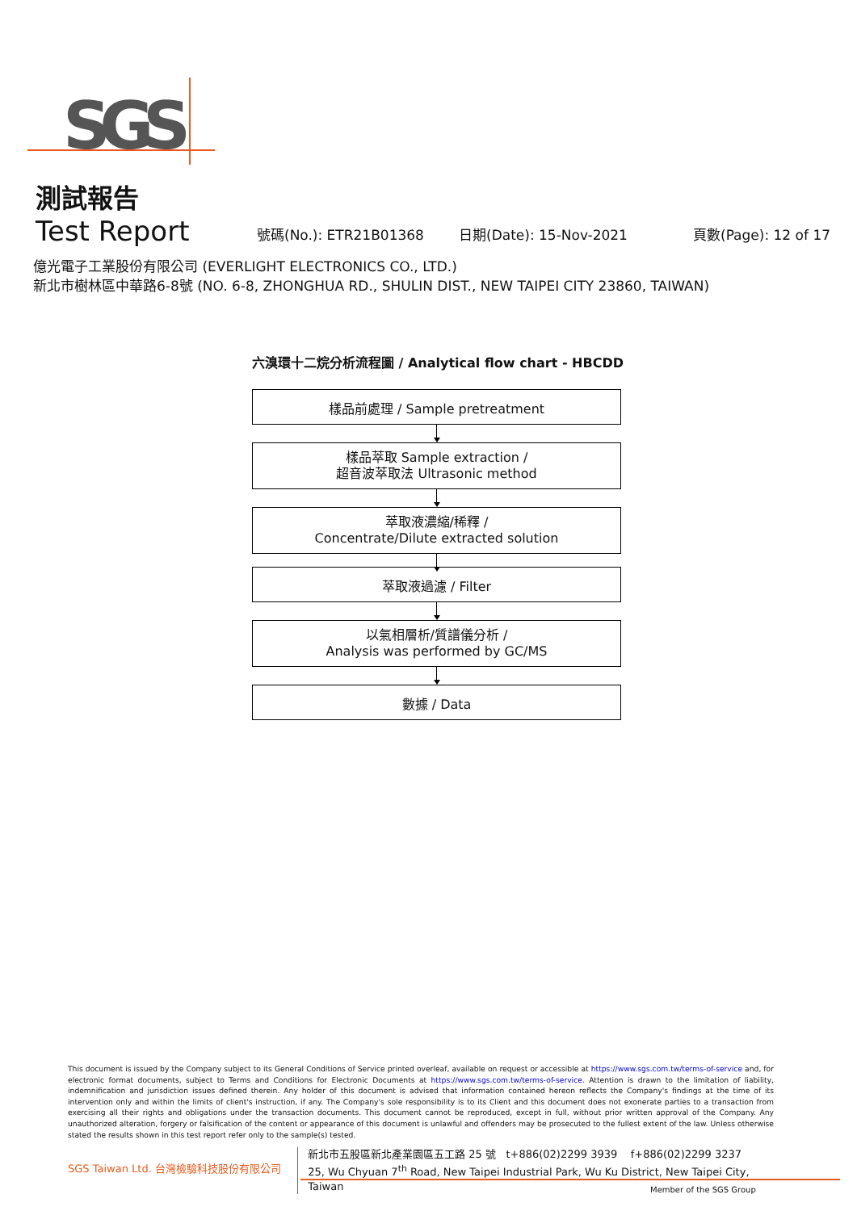SGS
測試報告
Test Report
號碼(No.): ETR21B01368
日期(Date): 15-Nov-2021
頁數(Page): 12 of 17
億光電子工業股份有限公司 (EVERLIGHT ELECTRONICS CO., LTD.)
新北市樹林區中華路6-8號 (NO. 6-8, ZHONGHUA RD., SHULIN DIST., NEW TAIPEI CITY 23860, TAIWAN)
六溴環十二烷分析流程圖 / Analytical flow chart - HBCDD
樣品前處理 / Sample pretreatment
樣品萃取 Sample extraction /
超音波萃取法 Ultrasonic method
萃取液濃縮/稀釋 /
Concentrate/Dilute extracted solution
萃取液過濾 / Filter
以氣相層析/質譜儀分析 /
Analysis was performed by GC/MS
數據 / Data
This document is issued by the Company subject to its General Conditions of Service printed overleaf, available on request or accessible at https://www.sgs.com.tw/terms-of-service and, for electronic format documents, subject to Terms and Conditions for Electronic Documents at https://www.sgs.com.tw/terms-of-service. Attention is drawn to the limitation of liability, indemnification and jurisdiction issues defined therein. Any holder of this document is advised that information contained hereon reflects the Company's findings at the time of its intervention only and within the limits of client's instruction, if any. The Company's sole responsibility is to its Client and this document does not exonerate parties to a transaction from exercising all their rights and obligations under the transaction documents. This document cannot be reproduced, except in full, without prior written approval of the Company. Any unauthorized alteration, forgery or falsification of the content or appearance of this document is unlawful and offenders may be prosecuted to the fullest extent of the law. Unless otherwise stated the results shown in this test report refer only to the sample(s) tested.
SGS Taiwan Ltd. 台灣檢驗科技股份有限公司
新北市五股區新北產業園區五工路 25 號 t+886(02)2299 3939 f+886(02)2299 3237
25, Wu Chyuan 7<sup>th</sup> Road, New Taipei Industrial Park, Wu Ku District, New Taipei City, Taiwan
Member of the SGS Group